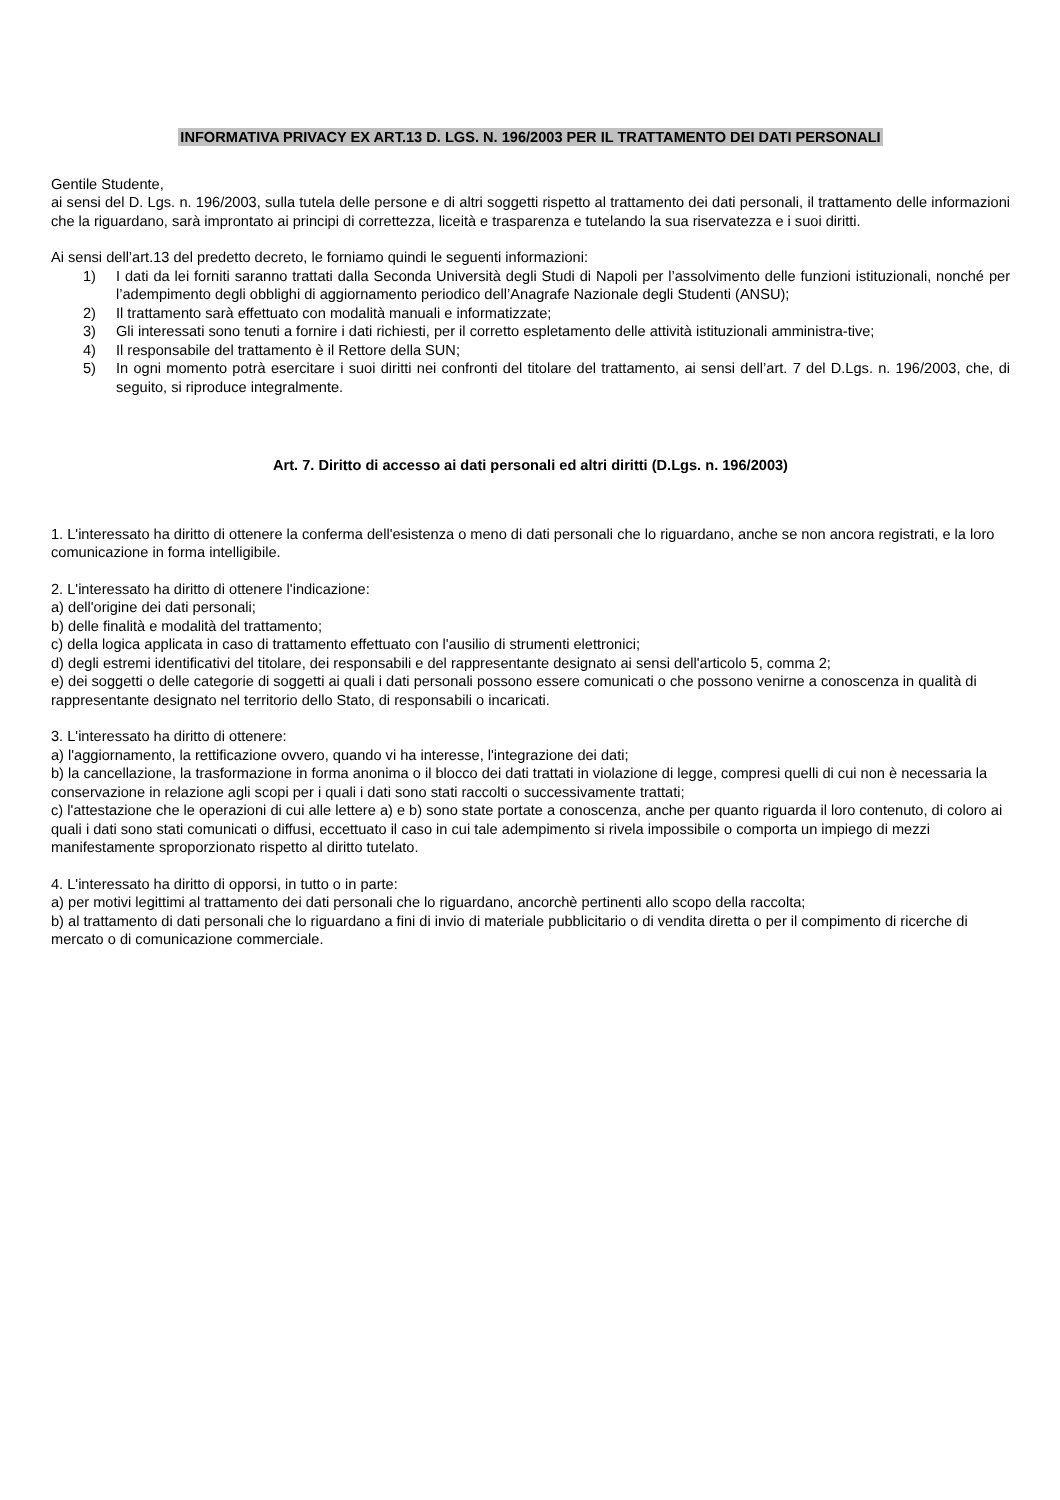INFORMATIVA PRIVACY EX ART.13 D. LGS. N. 196/2003 PER IL TRATTAMENTO DEI DATI PERSONALI
Gentile Studente,
ai sensi del D. Lgs. n. 196/2003, sulla tutela delle persone e di altri soggetti rispetto al trattamento dei dati personali, il trattamento delle informazioni che la riguardano, sarà improntato ai principi di correttezza, liceità e trasparenza e tutelando la sua riservatezza e i suoi diritti.
Ai sensi dell’art.13 del predetto decreto, le forniamo quindi le seguenti informazioni:
1) I dati da lei forniti saranno trattati dalla Seconda Università degli Studi di Napoli per l’assolvimento delle funzioni istituzionali, nonché per l’adempimento degli obblighi di aggiornamento periodico dell’Anagrafe Nazionale degli Studenti (ANSU);
2) Il trattamento sarà effettuato con modalità manuali e informatizzate;
3) Gli interessati sono tenuti a fornire i dati richiesti, per il corretto espletamento delle attività istituzionali amministra-tive;
4) Il responsabile del trattamento è il Rettore della SUN;
5) In ogni momento potrà esercitare i suoi diritti nei confronti del titolare del trattamento, ai sensi dell’art. 7 del D.Lgs. n. 196/2003, che, di seguito, si riproduce integralmente.
Art. 7. Diritto di accesso ai dati personali ed altri diritti (D.Lgs. n. 196/2003)
1. L'interessato ha diritto di ottenere la conferma dell'esistenza o meno di dati personali che lo riguardano, anche se non ancora registrati, e la loro comunicazione in forma intelligibile.
2. L'interessato ha diritto di ottenere l'indicazione:
a) dell'origine dei dati personali;
b) delle finalità e modalità del trattamento;
c) della logica applicata in caso di trattamento effettuato con l'ausilio di strumenti elettronici;
d) degli estremi identificativi del titolare, dei responsabili e del rappresentante designato ai sensi dell'articolo 5, comma 2;
e) dei soggetti o delle categorie di soggetti ai quali i dati personali possono essere comunicati o che possono venirne a conoscenza in qualità di rappresentante designato nel territorio dello Stato, di responsabili o incaricati.
3. L'interessato ha diritto di ottenere:
a) l'aggiornamento, la rettificazione ovvero, quando vi ha interesse, l'integrazione dei dati;
b) la cancellazione, la trasformazione in forma anonima o il blocco dei dati trattati in violazione di legge, compresi quelli di cui non è necessaria la conservazione in relazione agli scopi per i quali i dati sono stati raccolti o successivamente trattati;
c) l'attestazione che le operazioni di cui alle lettere a) e b) sono state portate a conoscenza, anche per quanto riguarda il loro contenuto, di coloro ai quali i dati sono stati comunicati o diffusi, eccettuato il caso in cui tale adempimento si rivela impossibile o comporta un impiego di mezzi manifestamente sproporzionato rispetto al diritto tutelato.
4. L'interessato ha diritto di opporsi, in tutto o in parte:
a) per motivi legittimi al trattamento dei dati personali che lo riguardano, ancorchè pertinenti allo scopo della raccolta;
b) al trattamento di dati personali che lo riguardano a fini di invio di materiale pubblicitario o di vendita diretta o per il compimento di ricerche di mercato o di comunicazione commerciale.